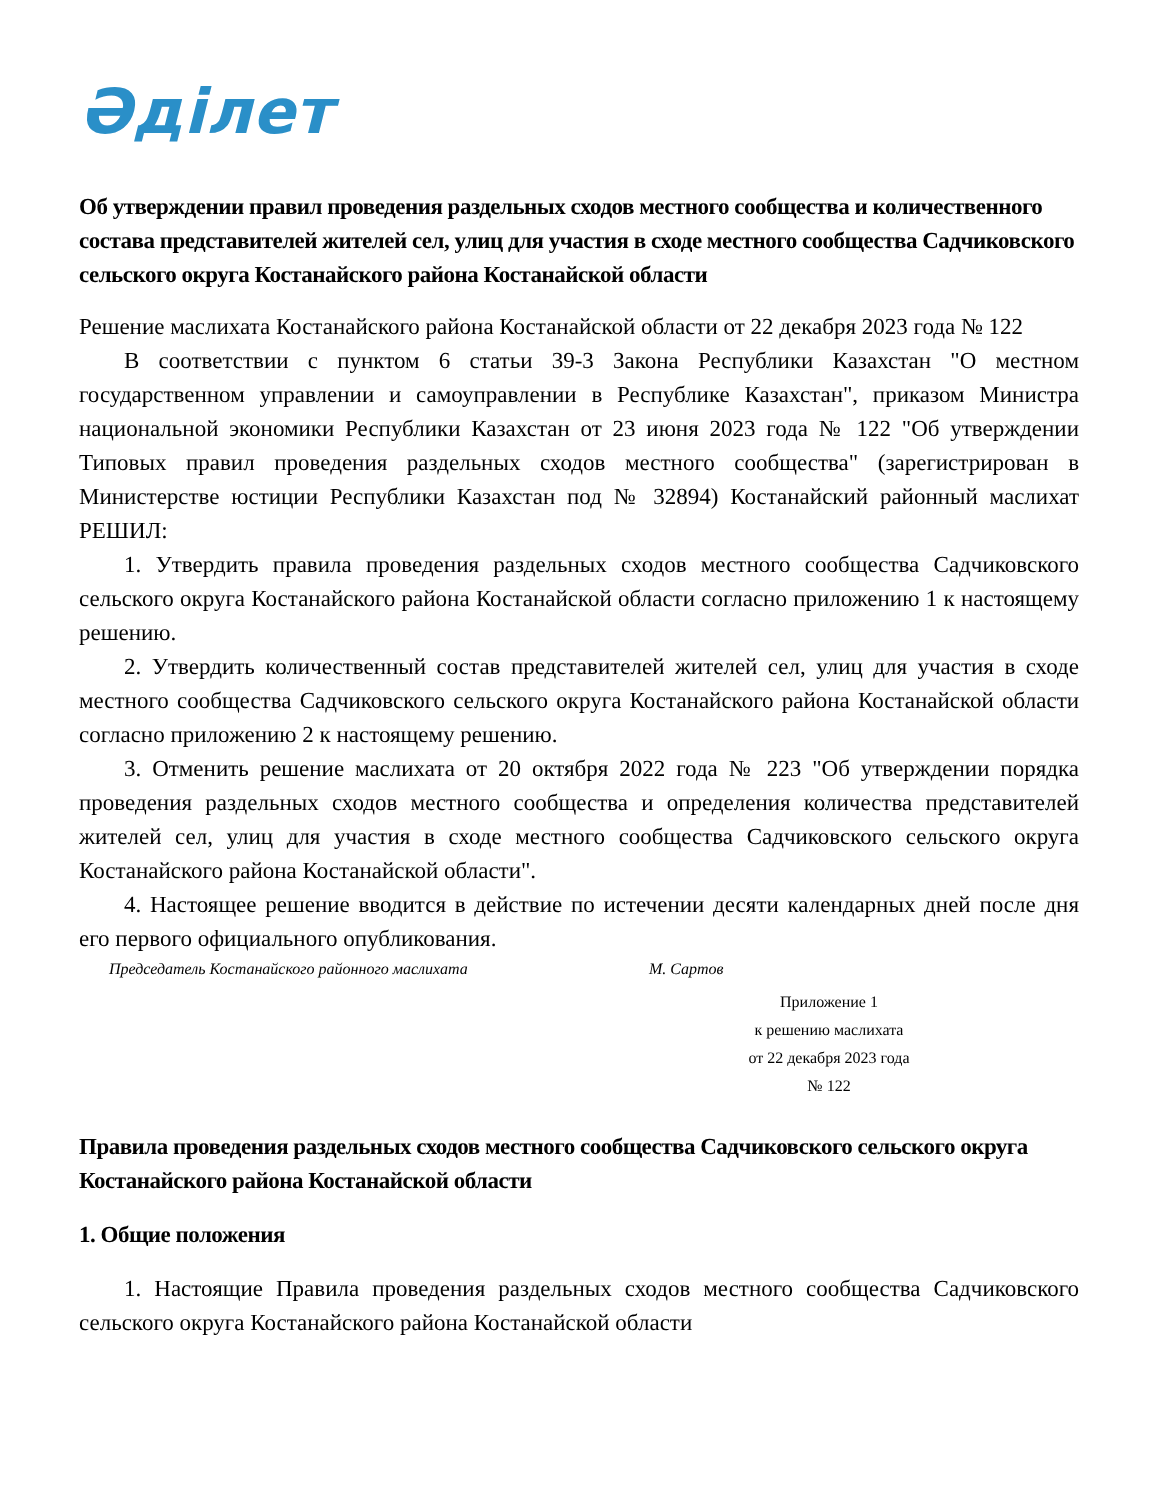Әділет
Об утверждении правил проведения раздельных сходов местного сообщества и количественного состава представителей жителей сел, улиц для участия в сходе местного сообщества Садчиковского сельского округа Костанайского района Костанайской области
Решение маслихата Костанайского района Костанайской области от 22 декабря 2023 года № 122
В соответствии с пунктом 6 статьи 39-3 Закона Республики Казахстан "О местном государственном управлении и самоуправлении в Республике Казахстан", приказом Министра национальной экономики Республики Казахстан от 23 июня 2023 года № 122 "Об утверждении Типовых правил проведения раздельных сходов местного сообщества" (зарегистрирован в Министерстве юстиции Республики Казахстан под № 32894) Костанайский районный маслихат РЕШИЛ:
1. Утвердить правила проведения раздельных сходов местного сообщества Садчиковского сельского округа Костанайского района Костанайской области согласно приложению 1 к настоящему решению.
2. Утвердить количественный состав представителей жителей сел, улиц для участия в сходе местного сообщества Садчиковского сельского округа Костанайского района Костанайской области согласно приложению 2 к настоящему решению.
3. Отменить решение маслихата от 20 октября 2022 года № 223 "Об утверждении порядка проведения раздельных сходов местного сообщества и определения количества представителей жителей сел, улиц для участия в сходе местного сообщества Садчиковского сельского округа Костанайского района Костанайской области".
4. Настоящее решение вводится в действие по истечении десяти календарных дней после дня его первого официального опубликования.
Председатель Костанайского районного маслихата М. Сартов
Приложение 1
к решению маслихата
от 22 декабря 2023 года
№ 122
Правила проведения раздельных сходов местного сообщества Садчиковского сельского округа Костанайского района Костанайской области
1. Общие положения
1. Настоящие Правила проведения раздельных сходов местного сообщества Садчиковского сельского округа Костанайского района Костанайской области